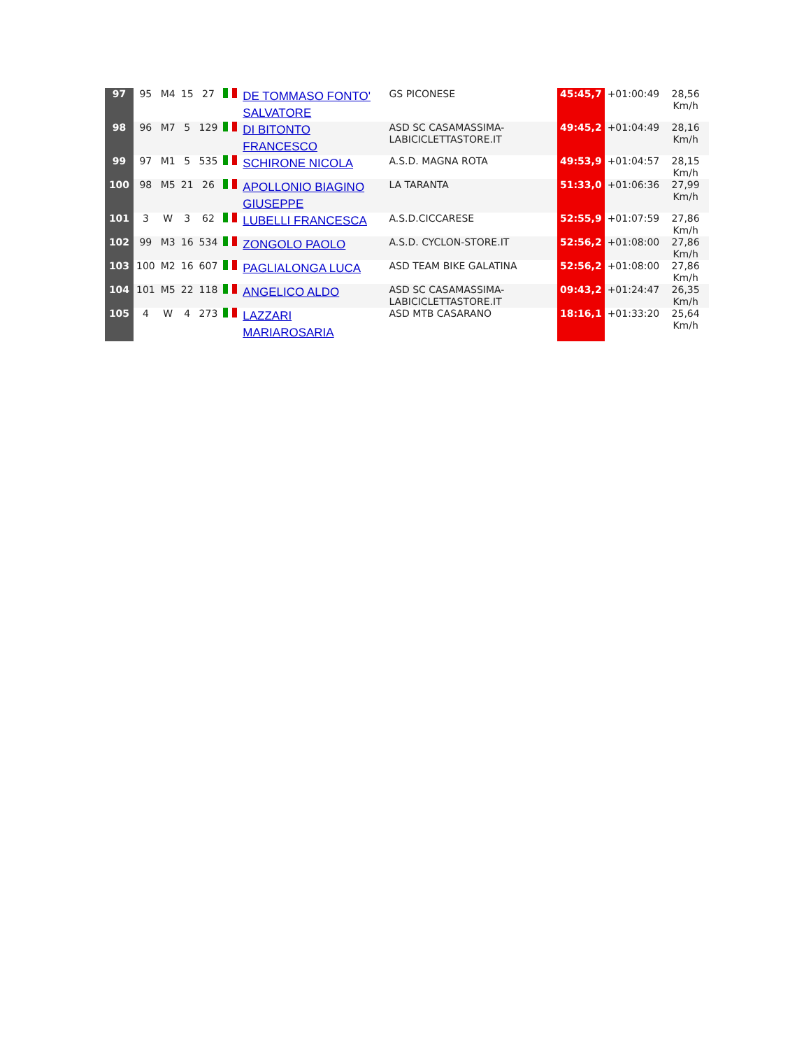| 97 | 95 | M4 | 15 | 27 | | DE TOMMASO FONTO' SALVATORE | GS PICONESE | 45:45,7 | +01:00:49 | 28,56 Km/h |
| 98 | 96 | M7 | 5 | 129 | | DI BITONTO FRANCESCO | ASD SC CASAMASSIMA-LABICICLETTASTORE.IT | 49:45,2 | +01:04:49 | 28,16 Km/h |
| 99 | 97 | M1 | 5 | 535 | | SCHIRONE NICOLA | A.S.D. MAGNA ROTA | 49:53,9 | +01:04:57 | 28,15 Km/h |
| 100 | 98 | M5 | 21 | 26 | | APOLLONIO BIAGINO GIUSEPPE | LA TARANTA | 51:33,0 | +01:06:36 | 27,99 Km/h |
| 101 | 3 | W | 3 | 62 | | LUBELLI FRANCESCA | A.S.D.CICCARESE | 52:55,9 | +01:07:59 | 27,86 Km/h |
| 102 | 99 | M3 | 16 | 534 | | ZONGOLO PAOLO | A.S.D. CYCLON-STORE.IT | 52:56,2 | +01:08:00 | 27,86 Km/h |
| 103 | 100 | M2 | 16 | 607 | | PAGLIALONGA LUCA | ASD TEAM BIKE GALATINA | 52:56,2 | +01:08:00 | 27,86 Km/h |
| 104 | 101 | M5 | 22 | 118 | | ANGELICO ALDO | ASD SC CASAMASSIMA-LABICICLETTASTORE.IT | 09:43,2 | +01:24:47 | 26,35 Km/h |
| 105 | 4 | W | 4 | 273 | | LAZZARI MARIAROSARIA | ASD MTB CASARANO | 18:16,1 | +01:33:20 | 25,64 Km/h |